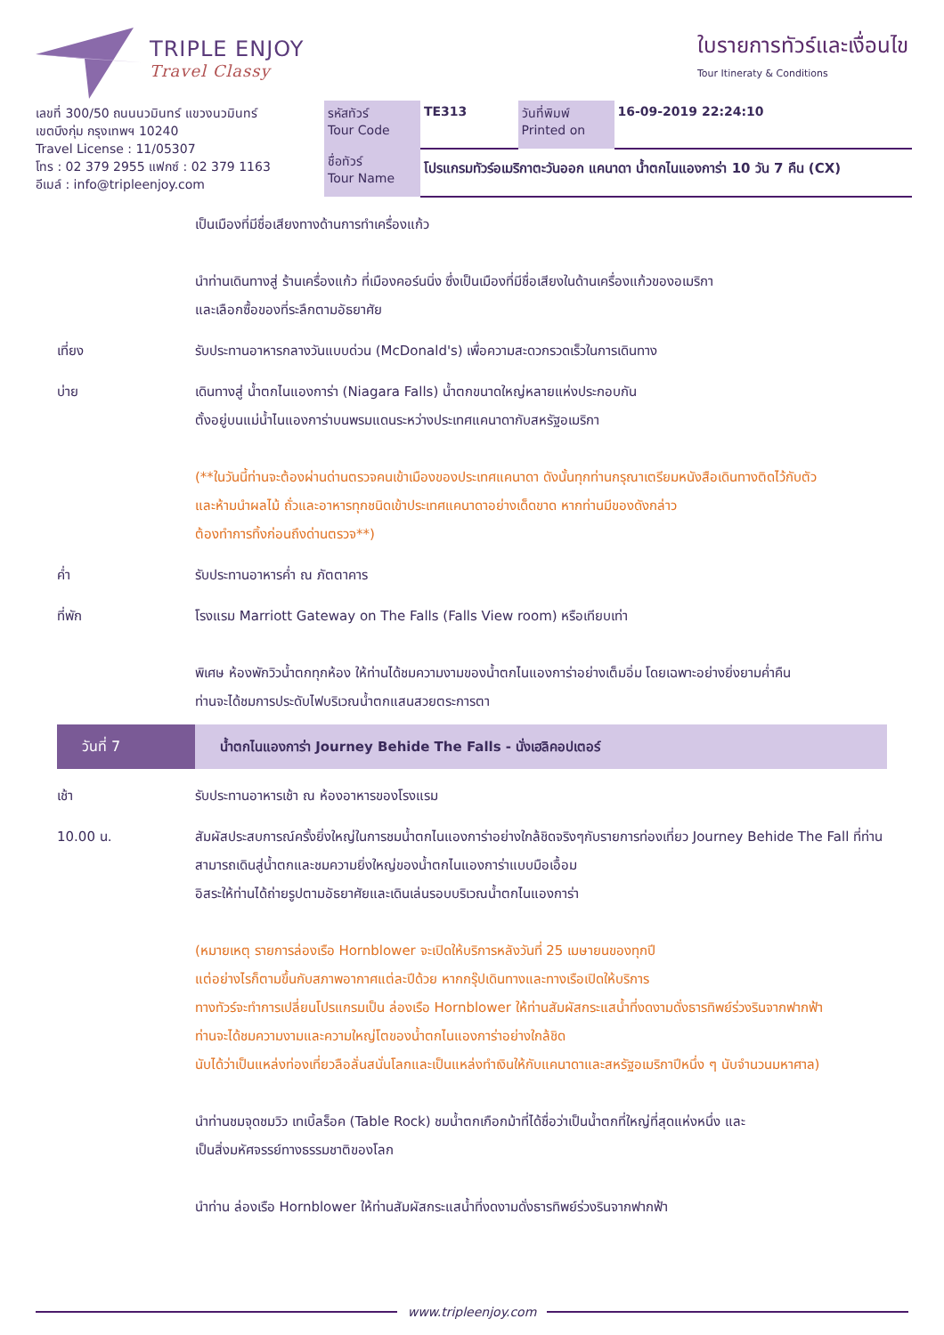TRIPLE ENJOY
Travel Classy
ใบรายการทัวร์และเงื่อนไข
Tour Itineraty & Conditions
| เลขที่ 300/50 ถนนนวมินทร์ แขวงนวมินทร์ เขตบึงกุ่ม กรุงเทพฯ 10240 Travel License : 11/05307 โทร : 02 379 2955 แฟกซ์ : 02 379 1163 อีเมล์ : info@tripleenjoy.com | รหัสทัวร์ Tour Code | TE313 | วันที่พิมพ์ Printed on | 16-09-2019 22:24:10 |
| | ชื่อทัวร์ Tour Name | โปรแกรมทัวร์อเมริกาตะวันออก แคนาดา น้ำตกไนแองการ่า 10 วัน 7 คืน (CX) | | |
เป็นเมืองที่มีชื่อเสียงทางด้านการทำเครื่องแก้ว
นำท่านเดินทางสู่ ร้านเครื่องแก้ว ที่เมืองคอร์นนิ่ง ซึ่งเป็นเมืองที่มีชื่อเสียงในด้านเครื่องแก้วของอเมริกา
และเลือกซื้อของที่ระลึกตามอัธยาศัย
เที่ยง รับประทานอาหารกลางวันแบบด่วน (McDonald's) เพื่อความสะดวกรวดเร็วในการเดินทาง
บ่าย เดินทางสู่ น้ำตกไนแองการ่า (Niagara Falls) น้ำตกขนาดใหญ่หลายแห่งประกอบกัน
ตั้งอยู่บนแม่น้ำไนแองการ่าบนพรมแดนระหว่างประเทศแคนาดากับสหรัฐอเมริกา
(**ในวันนี้ท่านจะต้องผ่านด่านตรวจคนเข้าเมืองของประเทศแคนาดา ดังนั้นทุกท่านกรุณาเตรียมหนังสือเดินทางติดไว้กับตัว
และห้ามนำผลไม้ ถั่วและอาหารทุกชนิดเข้าประเทศแคนาดาอย่างเด็ดขาด หากท่านมีของดังกล่าว
ต้องทำการทิ้งก่อนถึงด่านตรวจ**)
ค่ำ รับประทานอาหารค่ำ ณ ภัตตาคาร
ที่พัก โรงแรม Marriott Gateway on The Falls (Falls View room) หรือเทียบเท่า
พิเศษ ห้องพักวิวน้ำตกทุกห้อง ให้ท่านได้ชมความงามของน้ำตกไนแองการ่าอย่างเต็มอิ่ม โดยเฉพาะอย่างยิ่งยามค่ำคืน
ท่านจะได้ชมการประดับไฟบริเวณน้ำตกแสนสวยตระการตา
วันที่ 7
น้ำตกไนแองการ่า Journey Behide The Falls - นั่งเฮลิคอปเตอร์
เช้า รับประทานอาหารเช้า ณ ห้องอาหารของโรงแรม
10.00 น. สัมผัสประสบการณ์ครั้งยิ่งใหญ่ในการชมน้ำตกไนแองการ่าอย่างใกล้ชิดจริงๆกับรายการท่องเที่ยว Journey Behide The Fall ที่ท่านสามารถเดินสู่น้ำตกและชมความยิ่งใหญ่ของน้ำตกไนแองการ่าแบบมือเอื้อม
อิสระให้ท่านได้ถ่ายรูปตามอัธยาศัยและเดินเล่นรอบบริเวณน้ำตกไนแองการ่า
(หมายเหตุ รายการล่องเรือ Hornblower จะเปิดให้บริการหลังวันที่ 25 เมษายนของทุกปี
แต่อย่างไรก็ตามขึ้นกับสภาพอากาศแต่ละปีด้วย หากกรุ๊ปเดินทางและทางเรือเปิดให้บริการ
ทางทัวร์จะทำการเปลี่ยนโปรแกรมเป็น ล่องเรือ Hornblower ให้ท่านสัมผัสกระแสน้ำที่งดงามดั่งธารทิพย์ร่วงรินจากฟากฟ้า
ท่านจะได้ชมความงามและความใหญ่โตของน้ำตกไนแองการ่าอย่างใกล้ชิด
นับได้ว่าเป็นแหล่งท่องเที่ยวลือลั่นสนั่นโลกและเป็นแหล่งทำเงินให้กับแคนาดาและสหรัฐอเมริกาปีหนึ่ง ๆ นับจำนวนมหาศาล)
นำท่านชมจุดชมวิว เทเบิ้ลร็อค (Table Rock) ชมน้ำตกเกือกม้าที่ได้ชื่อว่าเป็นน้ำตกที่ใหญ่ที่สุดแห่งหนึ่ง และ
เป็นสิ่งมหัศจรรย์ทางธรรมชาติของโลก
นำท่าน ล่องเรือ Hornblower ให้ท่านสัมผัสกระแสน้ำที่งดงามดั่งธารทิพย์ร่วงรินจากฟากฟ้า
www.tripleenjoy.com